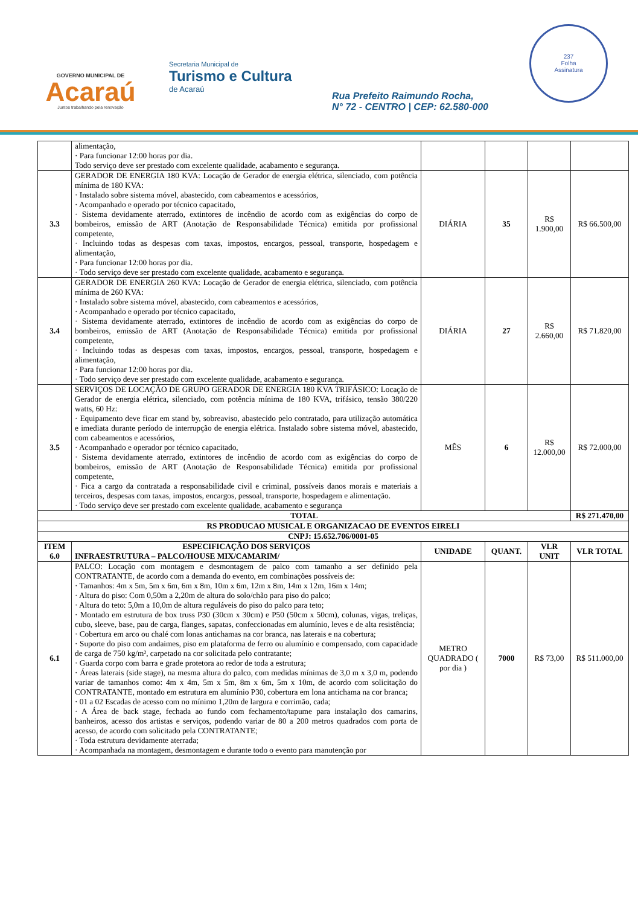GOVERNO MUNICIPAL DE
Acaraú
Juntos trabalhando pela renovação
Secretaria Municipal de
Turismo e Cultura
de Acaraú
Rua Prefeito Raimundo Rocha,
N° 72 - CENTRO | CEP: 62.580-000
237
Folha
Assinatura
| | alimentação, · Para funcionar 12:00 horas por dia. Todo serviço deve ser prestado com excelente qualidade, acabamento e segurança. | | | | |
| 3.3 | GERADOR DE ENERGIA 180 KVA: Locação de Gerador de energia elétrica, silenciado, com potência mínima de 180 KVA: · Instalado sobre sistema móvel, abastecido, com cabeamentos e acessórios, · Acompanhado e operado por técnico capacitado, · Sistema devidamente aterrado, extintores de incêndio de acordo com as exigências do corpo de bombeiros, emissão de ART (Anotação de Responsabilidade Técnica) emitida por profissional competente, · Incluindo todas as despesas com taxas, impostos, encargos, pessoal, transporte, hospedagem e alimentação, · Para funcionar 12:00 horas por dia. · Todo serviço deve ser prestado com excelente qualidade, acabamento e segurança. | DIÁRIA | 35 | R$ 1.900,00 | R$ 66.500,00 |
| 3.4 | GERADOR DE ENERGIA 260 KVA: Locação de Gerador de energia elétrica, silenciado, com potência mínima de 260 KVA: · Instalado sobre sistema móvel, abastecido, com cabeamentos e acessórios, · Acompanhado e operado por técnico capacitado, · Sistema devidamente aterrado, extintores de incêndio de acordo com as exigências do corpo de bombeiros, emissão de ART (Anotação de Responsabilidade Técnica) emitida por profissional competente, · Incluindo todas as despesas com taxas, impostos, encargos, pessoal, transporte, hospedagem e alimentação, · Para funcionar 12:00 horas por dia. · Todo serviço deve ser prestado com excelente qualidade, acabamento e segurança. | DIÁRIA | 27 | R$ 2.660,00 | R$ 71.820,00 |
| 3.5 | SERVIÇOS DE LOCAÇÃO DE GRUPO GERADOR DE ENERGIA 180 KVA TRIFÁSICO: Locação de Gerador de energia elétrica, silenciado, com potência mínima de 180 KVA, trifásico, tensão 380/220 watts, 60 Hz: · Equipamento deve ficar em stand by, sobreaviso, abastecido pelo contratado, para utilização automática e imediata durante período de interrupção de energia elétrica. Instalado sobre sistema móvel, abastecido, com cabeamentos e acessórios, · Acompanhado e operador por técnico capacitado, · Sistema devidamente aterrado, extintores de incêndio de acordo com as exigências do corpo de bombeiros, emissão de ART (Anotação de Responsabilidade Técnica) emitida por profissional competente, · Fica a cargo da contratada a responsabilidade civil e criminal, possíveis danos morais e materiais a terceiros, despesas com taxas, impostos, encargos, pessoal, transporte, hospedagem e alimentação. · Todo serviço deve ser prestado com excelente qualidade, acabamento e segurança | MÊS | 6 | R$ 12.000,00 | R$ 72.000,00 |
| TOTAL | | | | | R$ 271.470,00 |
| RS PRODUCAO MUSICAL E ORGANIZACAO DE EVENTOS EIRELI | | | | | |
| CNPJ: 15.652.706/0001-05 | | | | | |
| ITEM 6.0 | ESPECIFICAÇÃO DOS SERVIÇOS INFRAESTRUTURA – PALCO/HOUSE MIX/CAMARIM/ | UNIDADE | QUANT. | VLR UNIT | VLR TOTAL |
| 6.1 | PALCO: Locação com montagem e desmontagem de palco com tamanho a ser definido pela CONTRATANTE, de acordo com a demanda do evento, em combinações possíveis de: · Tamanhos: 4m x 5m, 5m x 6m, 6m x 8m, 10m x 6m, 12m x 8m, 14m x 12m, 16m x 14m; · Altura do piso: Com 0,50m a 2,20m de altura do solo/chão para piso do palco; · Altura do teto: 5,0m a 10,0m de altura reguláveis do piso do palco para teto; · Montado em estrutura de box truss P30 (30cm x 30cm) e P50 (50cm x 50cm), colunas, vigas, treliças, cubo, sleeve, base, pau de carga, flanges, sapatas, confeccionadas em alumínio, leves e de alta resistência; · Cobertura em arco ou chalé com lonas antichamas na cor branca, nas laterais e na cobertura; · Suporte do piso com andaimes, piso em plataforma de ferro ou alumínio e compensado, com capacidade de carga de 750 kg/m², carpetado na cor solicitada pelo contratante; · Guarda corpo com barra e grade protetora ao redor de toda a estrutura; · Áreas laterais (side stage), na mesma altura do palco, com medidas mínimas de 3,0 m x 3,0 m, podendo variar de tamanhos como: 4m x 4m, 5m x 5m, 8m x 6m, 5m x 10m, de acordo com solicitação do CONTRATANTE, montado em estrutura em alumínio P30, cobertura em lona antichama na cor branca; · 01 a 02 Escadas de acesso com no mínimo 1,20m de largura e corrimão, cada; · A Área de back stage, fechada ao fundo com fechamento/tapume para instalação dos camarins, banheiros, acesso dos artistas e serviços, podendo variar de 80 a 200 metros quadrados com porta de acesso, de acordo com solicitado pela CONTRATANTE; · Toda estrutura devidamente aterrada; · Acompanhada na montagem, desmontagem e durante todo o evento para manutenção por | METRO QUADRADO ( por dia ) | 7000 | R$ 73,00 | R$ 511.000,00 |